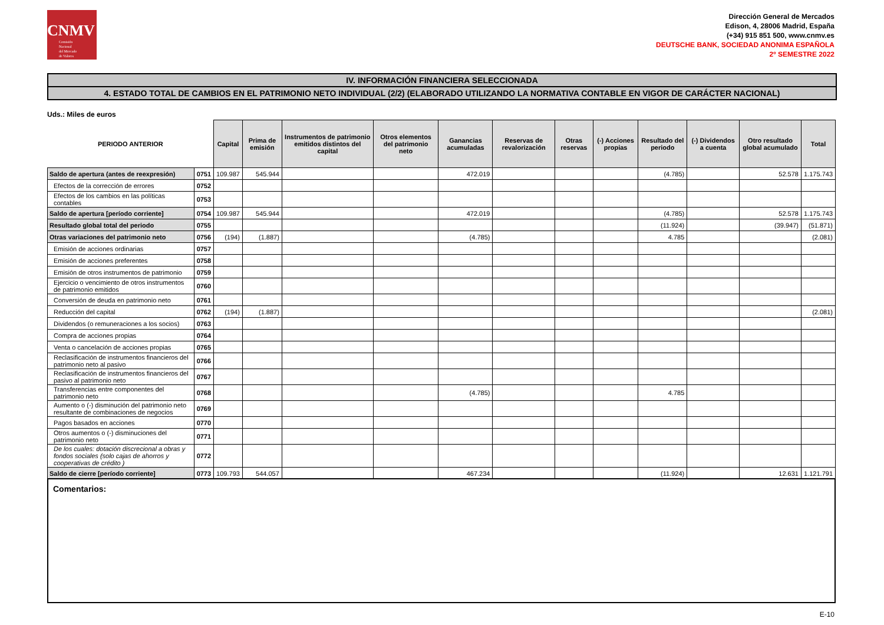CNMV
Comisión
Nacional
del Mercado
de Valores
Dirección General de Mercados
Edison, 4, 28006 Madrid, España
(+34) 915 851 500, www.cnmv.es
DEUTSCHE BANK, SOCIEDAD ANONIMA ESPAÑOLA
2º SEMESTRE 2022
IV. INFORMACIÓN FINANCIERA SELECCIONADA
4. ESTADO TOTAL DE CAMBIOS EN EL PATRIMONIO NETO INDIVIDUAL (2/2) (ELABORADO UTILIZANDO LA NORMATIVA CONTABLE EN VIGOR DE CARÁCTER NACIONAL)
Uds.: Miles de euros
| PERIODO ANTERIOR | | Capital | Prima de emisión | Instrumentos de patrimonio emitidos distintos del capital | Otros elementos del patrimonio neto | Ganancias acumuladas | Reservas de revalorización | Otras reservas | (-) Acciones propias | Resultado del periodo | (-) Dividendos a cuenta | Otro resultado global acumulado | Total |
| --- | --- | --- | --- | --- | --- | --- | --- | --- | --- | --- | --- | --- | --- |
| Saldo de apertura (antes de reexpresión) | 0751 | 109.987 | 545.944 | | | 472.019 | | | | (4.785) | | 52.578 | 1.175.743 |
| Efectos de la corrección de errores | 0752 | | | | | | | | | | | | |
| Efectos de los cambios en las políticas contables | 0753 | | | | | | | | | | | | |
| Saldo de apertura [período corriente] | 0754 | 109.987 | 545.944 | | | 472.019 | | | | (4.785) | | 52.578 | 1.175.743 |
| Resultado global total del periodo | 0755 | | | | | | | | | (11.924) | | (39.947) | (51.871) |
| Otras variaciones del patrimonio neto | 0756 | (194) | (1.887) | | | (4.785) | | | | 4.785 | | | (2.081) |
| Emisión de acciones ordinarias | 0757 | | | | | | | | | | | | |
| Emisión de acciones preferentes | 0758 | | | | | | | | | | | | |
| Emisión de otros instrumentos de patrimonio | 0759 | | | | | | | | | | | | |
| Ejercicio o vencimiento de otros instrumentos de patrimonio emitidos | 0760 | | | | | | | | | | | | |
| Conversión de deuda en patrimonio neto | 0761 | | | | | | | | | | | | |
| Reducción del capital | 0762 | (194) | (1.887) | | | | | | | | | | (2.081) |
| Dividendos (o remuneraciones a los socios) | 0763 | | | | | | | | | | | | |
| Compra de acciones propias | 0764 | | | | | | | | | | | | |
| Venta o cancelación de acciones propias | 0765 | | | | | | | | | | | | |
| Reclasificación de instrumentos financieros del patrimonio neto al pasivo | 0766 | | | | | | | | | | | | |
| Reclasificación de instrumentos financieros del pasivo al patrimonio neto | 0767 | | | | | | | | | | | | |
| Transferencias entre componentes del patrimonio neto | 0768 | | | | | (4.785) | | | | 4.785 | | | |
| Aumento o (-) disminución del patrimonio neto resultante de combinaciones de negocios | 0769 | | | | | | | | | | | | |
| Pagos basados en acciones | 0770 | | | | | | | | | | | | |
| Otros aumentos o (-) disminuciones del patrimonio neto | 0771 | | | | | | | | | | | | |
| De los cuales: dotación discrecional a obras y fondos sociales (solo cajas de ahorros y cooperativas de crédito ) | 0772 | | | | | | | | | | | | |
| Saldo de cierre [período corriente] | 0773 | 109.793 | 544.057 | | | 467.234 | | | | (11.924) | | 12.631 | 1.121.791 |
Comentarios:
E-10